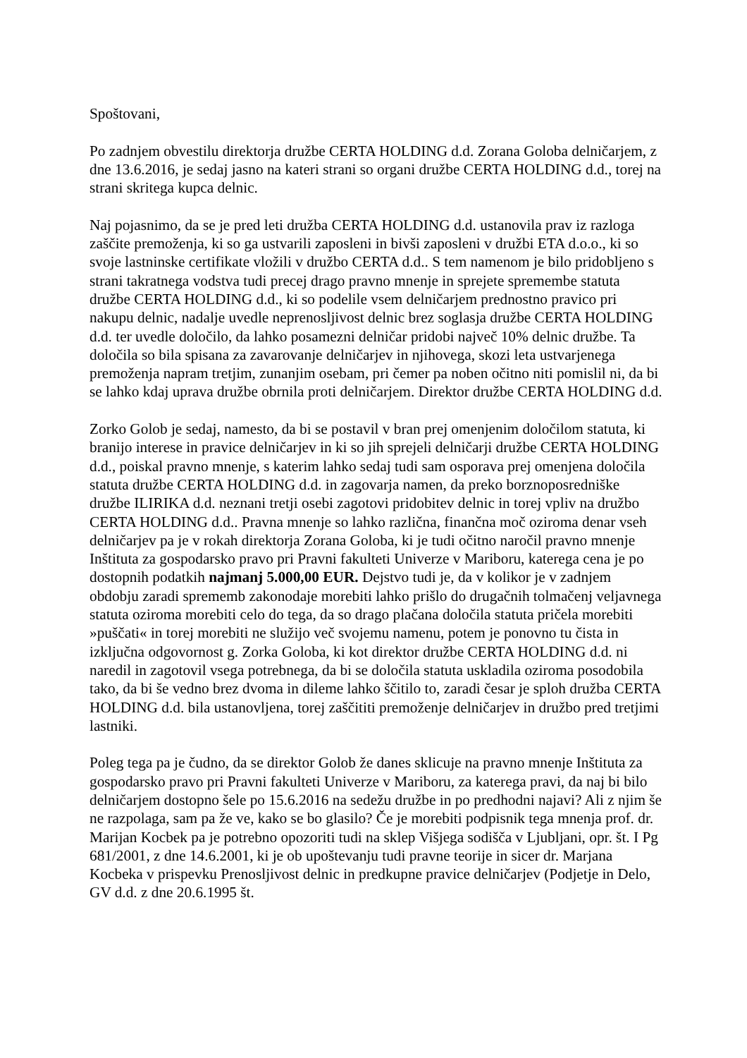Spoštovani,
Po zadnjem obvestilu direktorja družbe CERTA HOLDING d.d. Zorana Goloba delničarjem, z dne 13.6.2016, je sedaj jasno na kateri strani so organi družbe CERTA HOLDING d.d., torej na strani skritega kupca delnic.
Naj pojasnimo, da se je pred leti družba CERTA HOLDING d.d. ustanovila prav iz razloga zaščite premoženja, ki so ga ustvarili zaposleni in bivši zaposleni v družbi ETA d.o.o., ki so svoje lastninske certifikate vložili v družbo CERTA d.d.. S tem namenom je bilo pridobljeno s strani takratnega vodstva tudi precej drago pravno mnenje in sprejete spremembe statuta družbe CERTA HOLDING d.d., ki so podelile vsem delničarjem prednostno pravico pri nakupu delnic, nadalje uvedle neprenosljivost delnic brez soglasja družbe CERTA HOLDING d.d. ter uvedle določilo, da lahko posamezni delničar pridobi največ 10% delnic družbe. Ta določila so bila spisana za zavarovanje delničarjev in njihovega, skozi leta ustvarjenega premoženja napram tretjim, zunanjim osebam, pri čemer pa noben očitno niti pomislil ni, da bi se lahko kdaj uprava družbe obrnila proti delničarjem. Direktor družbe CERTA HOLDING d.d.
Zorko Golob je sedaj, namesto, da bi se postavil v bran prej omenjenim določilom statuta, ki branijo interese in pravice delničarjev in ki so jih sprejeli delničarji družbe CERTA HOLDING d.d., poiskal pravno mnenje, s katerim lahko sedaj tudi sam osporava prej omenjena določila statuta družbe CERTA HOLDING d.d. in zagovarja namen, da preko borznoposredniške družbe ILIRIKA d.d. neznani tretji osebi zagotovi pridobitev delnic in torej vpliv na družbo CERTA HOLDING d.d.. Pravna mnenje so lahko različna, finančna moč oziroma denar vseh delničarjev pa je v rokah direktorja Zorana Goloba, ki je tudi očitno naročil pravno mnenje Inštituta za gospodarsko pravo pri Pravni fakulteti Univerze v Mariboru, katerega cena je po dostopnih podatkih najmanj 5.000,00 EUR. Dejstvo tudi je, da v kolikor je v zadnjem obdobju zaradi sprememb zakonodaje morebiti lahko prišlo do drugačnih tolmačenj veljavnega statuta oziroma morebiti celo do tega, da so drago plačana določila statuta pričela morebiti »puščati« in torej morebiti ne služijo več svojemu namenu, potem je ponovno tu čista in izključna odgovornost g. Zorka Goloba, ki kot direktor družbe CERTA HOLDING d.d. ni naredil in zagotovil vsega potrebnega, da bi se določila statuta uskladila oziroma posodobila tako, da bi še vedno brez dvoma in dileme lahko ščitilo to, zaradi česar je sploh družba CERTA HOLDING d.d. bila ustanovljena, torej zaščititi premoženje delničarjev in družbo pred tretjimi lastniki.
Poleg tega pa je čudno, da se direktor Golob že danes sklicuje na pravno mnenje Inštituta za gospodarsko pravo pri Pravni fakulteti Univerze v Mariboru, za katerega pravi, da naj bi bilo delničarjem dostopno šele po 15.6.2016 na sedežu družbe in po predhodni najavi? Ali z njim še ne razpolaga, sam pa že ve, kako se bo glasilo? Če je morebiti podpisnik tega mnenja prof. dr. Marijan Kocbek pa je potrebno opozoriti tudi na sklep Višjega sodišča v Ljubljani, opr. št. I Pg 681/2001, z dne 14.6.2001, ki je ob upoštevanju tudi pravne teorije in sicer dr. Marjana Kocbeka v prispevku Prenosljivost delnic in predkupne pravice delničarjev (Podjetje in Delo, GV d.d. z dne 20.6.1995 št.